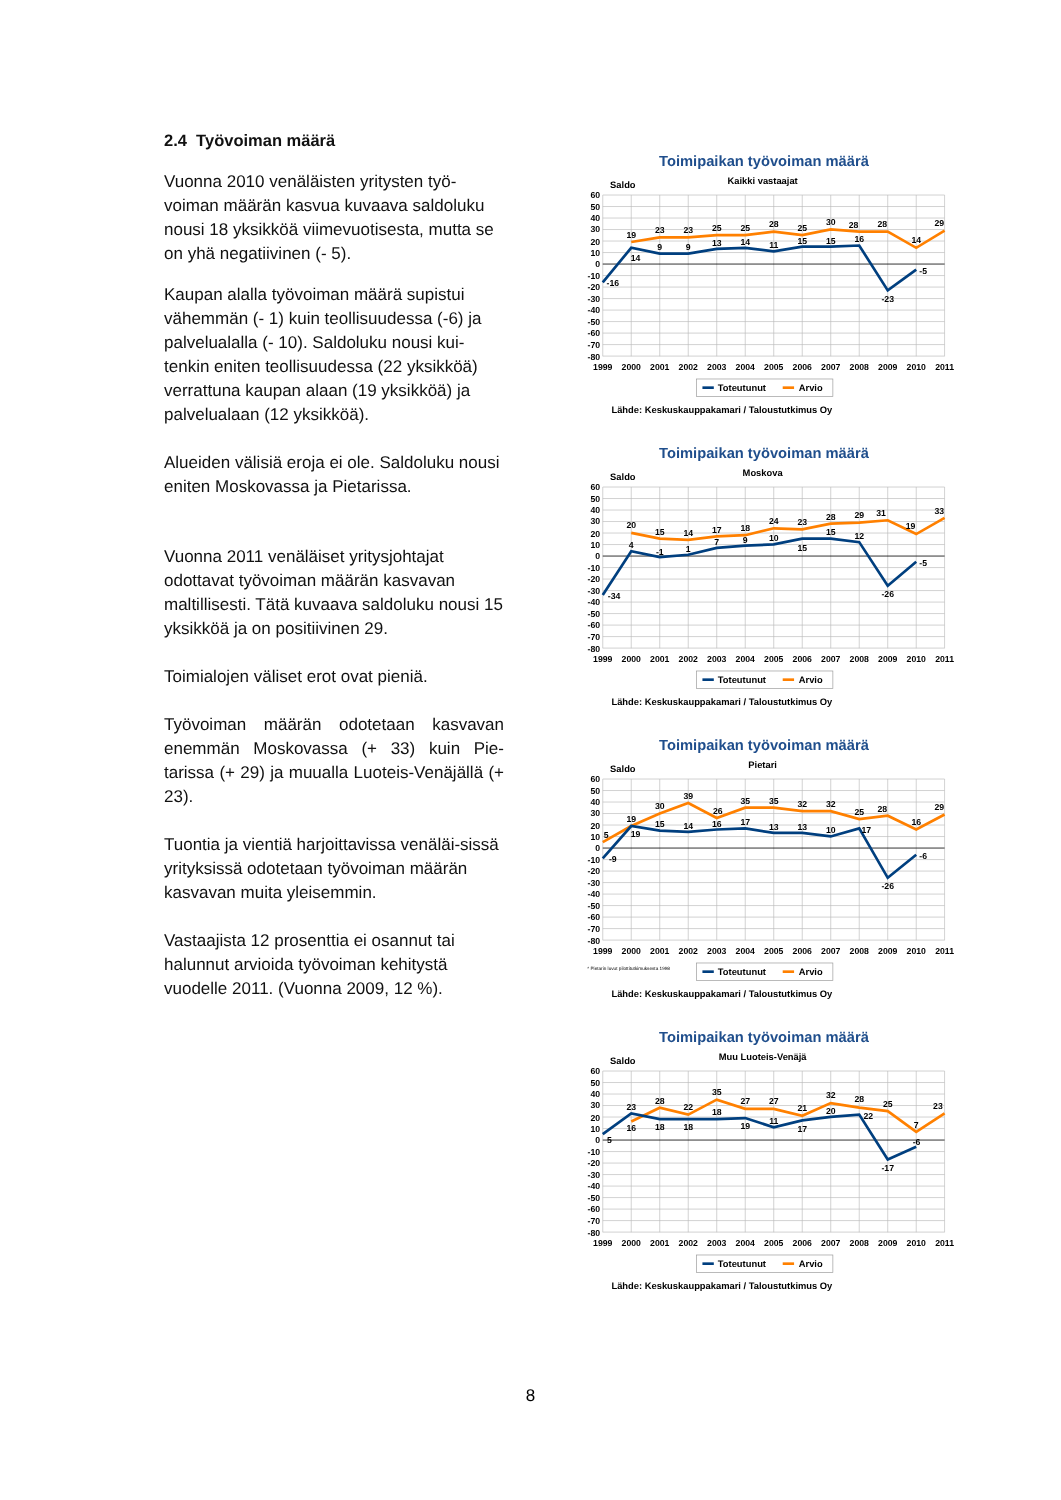2.4 Työvoiman määrä
Vuonna 2010 venäläisten yritysten työ-voiman määrän kasvua kuvaava saldoluku nousi 18 yksikköä viimevuotisesta, mutta se on yhä negatiivinen (- 5).
Kaupan alalla työvoiman määrä supistui vähemmän (- 1) kuin teollisuudessa (-6) ja palvelualalla (- 10). Saldoluku nousi kui-tenkin eniten teollisuudessa (22 yksikköä) verrattuna kaupan alaan (19 yksikköä) ja palvelualaan (12 yksikköä).
Alueiden välisiä eroja ei ole. Saldoluku nousi eniten Moskovassa ja Pietarissa.
Vuonna 2011 venäläiset yritysjohtajat odottavat työvoiman määrän kasvavan maltillisesti. Tätä kuvaava saldoluku nousi 15 yksikköä ja on positiivinen 29.
Toimialojen väliset erot ovat pieniä.
Työvoiman määrän odotetaan kasvavan enemmän Moskovassa (+ 33) kuin Pie-tarissa (+ 29) ja muualla Luoteis-Venäjällä (+ 23).
Tuontia ja vientiä harjoittavissa venäläi-sissä yrityksissä odotetaan työvoiman määrän kasvavan muita yleisemmin.
Vastaajista 12 prosenttia ei osannut tai halunnut arvioida työvoiman kehitystä vuodelle 2011. (Vuonna 2009, 12 %).
60
50
40
30
20
10
0
-10
-20
-30
-40
-50
-60
-70
-80
1999
2000
2001
2002
2003
2004
2005
2006
2007
2008
2009
2010
2011
Toteutunut
Arvio
Lähde: Keskuskauppakamari / Taloustutkimus Oy
Saldo
Toimipaikan työvoiman määrä
Kaikki vastaajat
19
23
23
25
25
28
25
30
28
28
14
29
-16
14
9
9
13
14
11
15
15
16
-23
-5
Toimipaikan työvoiman määrä
Moskova
20
15
14
17
18
24
23
28
29
31
19
33
-34
4
-1
1
7
9
10
15
15
12
-26
-5
Toimipaikan työvoiman määrä
Pietari
5
19
30
39
26
35
35
32
32
25
28
16
29
-9
19
15
14
16
17
13
13
10
17
-26
-6
* Pietarin luvut pilottitutkimuksesta 1998
Toimipaikan työvoiman määrä
Muu Luoteis-Venäjä
23
28
22
35
27
27
21
32
28
25
7
23
5
16
18
18
18
19
11
17
20
22
-17
-6
8